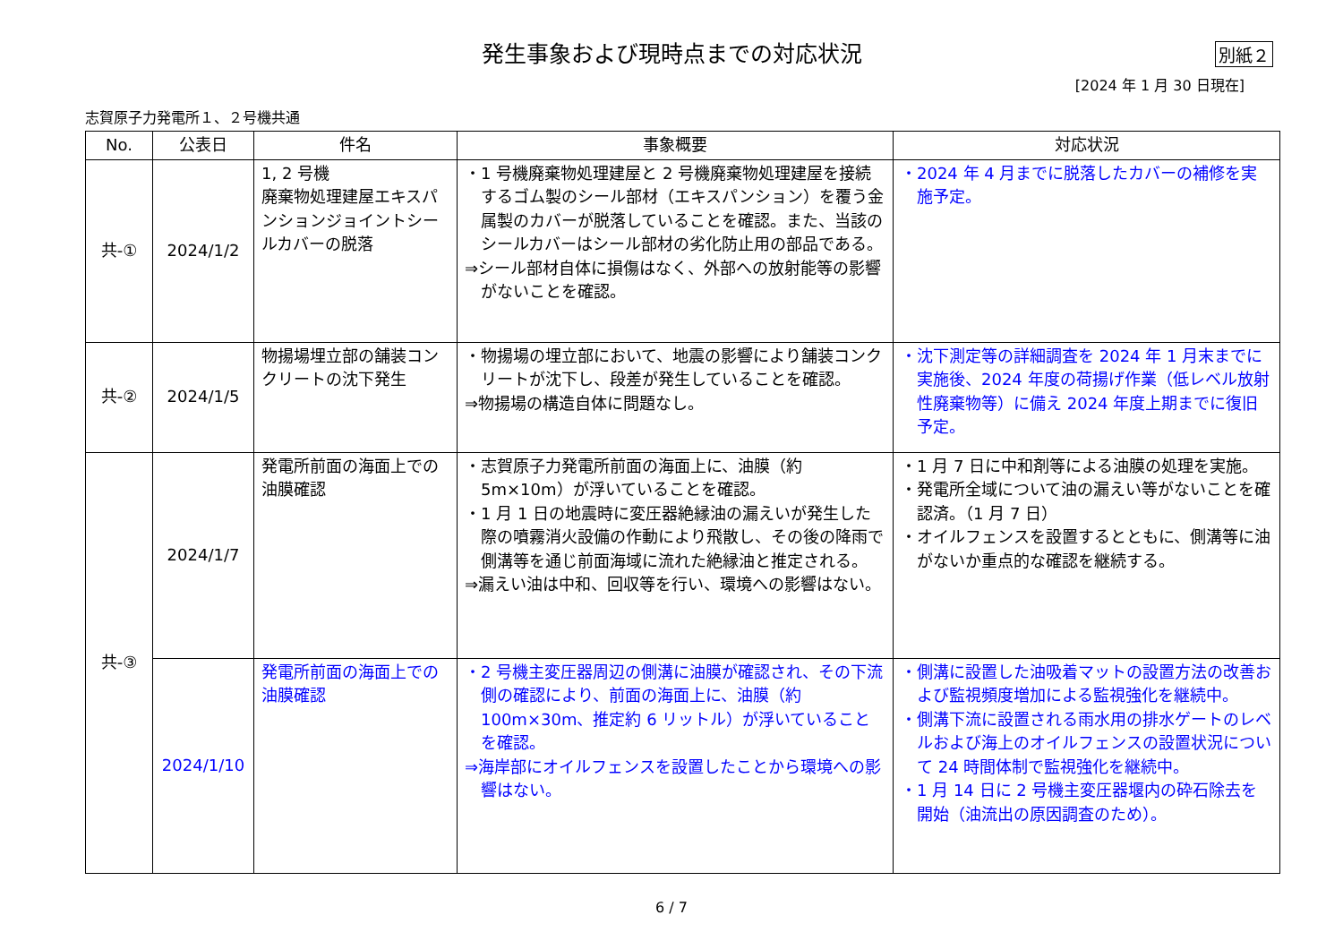発生事象および現時点までの対応状況
別紙２
[2024 年 1 月 30 日現在]
志賀原子力発電所１、２号機共通
| No. | 公表日 | 件名 | 事象概要 | 対応状況 |
| --- | --- | --- | --- | --- |
| 共-① | 2024/1/2 | 1, 2 号機 廃棄物処理建屋エキスパンションジョイントシールカバーの脱落 | ・1 号機廃棄物処理建屋と 2 号機廃棄物処理建屋を接続するゴム製のシール部材（エキスパンション）を覆う金属製のカバーが脱落していることを確認。また、当該のシールカバーはシール部材の劣化防止用の部品である。 ⇒シール部材自体に損傷はなく、外部への放射能等の影響がないことを確認。 | ・2024 年 4 月までに脱落したカバーの補修を実施予定。 |
| 共-② | 2024/1/5 | 物揚場埋立部の舗装コンクリートの沈下発生 | ・物揚場の埋立部において、地震の影響により舗装コンクリートが沈下し、段差が発生していることを確認。 ⇒物揚場の構造自体に問題なし。 | ・沈下測定等の詳細調査を 2024 年 1 月末までに実施後、2024 年度の荷揚げ作業（低レベル放射性廃棄物等）に備え 2024 年度上期までに復旧予定。 |
| 共-③ | 2024/1/7 | 発電所前面の海面上での油膜確認 | ・志賀原子力発電所前面の海面上に、油膜（約 5m×10m）が浮いていることを確認。 ・1 月 1 日の地震時に変圧器絶縁油の漏えいが発生した際の噴霧消火設備の作動により飛散し、その後の降雨で側溝等を通じ前面海域に流れた絶縁油と推定される。 ⇒漏えい油は中和、回収等を行い、環境への影響はない。 | ・1 月 7 日に中和剤等による油膜の処理を実施。 ・発電所全域について油の漏えい等がないことを確認済。（1 月 7 日） ・オイルフェンスを設置するとともに、側溝等に油がないか重点的な確認を継続する。 |
| | 2024/1/10 | 発電所前面の海面上での油膜確認 | ・2 号機主変圧器周辺の側溝に油膜が確認され、その下流側の確認により、前面の海面上に、油膜（約 100m×30m、推定約 6 リットル）が浮いていることを確認。 ⇒海岸部にオイルフェンスを設置したことから環境への影響はない。 | ・側溝に設置した油吸着マットの設置方法の改善および監視頻度増加による監視強化を継続中。 ・側溝下流に設置される雨水用の排水ゲートのレベルおよび海上のオイルフェンスの設置状況について 24 時間体制で監視強化を継続中。 ・1 月 14 日に 2 号機主変圧器堰内の砕石除去を開始（油流出の原因調査のため）。 |
6 / 7